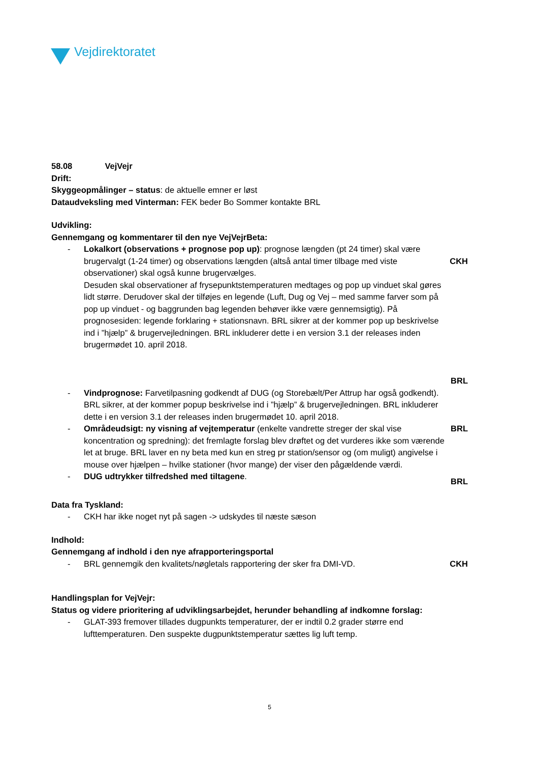Vejdirektoratet
58.08 VejVejr
Drift:
Skyggeopmålinger – status: de aktuelle emner er løst
Dataudveksling med Vinterman: FEK beder Bo Sommer kontakte BRL
Udvikling:
Gennemgang og kommentarer til den nye VejVejrBeta:
- Lokalkort (observations + prognose pop up): prognose længden (pt 24 timer) skal være brugervalgt (1-24 timer) og observations længden (altså antal timer tilbage med viste observationer) skal også kunne brugervælges.
Desuden skal observationer af frysepunktstemperaturen medtages og pop up vinduet skal gøres lidt større. Derudover skal der tilføjes en legende (Luft, Dug og Vej – med samme farver som på pop up vinduet - og baggrunden bag legenden behøver ikke være gennemsigtig). På prognosesiden: legende forklaring + stationsnavn. BRL sikrer at der kommer pop up beskrivelse ind i ”hjælp” & brugervejledningen. BRL inkluderer dette i en version 3.1 der releases inden brugermødet 10. april 2018.
CKH
BRL
- Vindprognose: Farvetilpasning godkendt af DUG (og Storebælt/Per Attrup har også godkendt). BRL sikrer, at der kommer popup beskrivelse ind i ”hjælp” & brugervejledningen. BRL inkluderer dette i en version 3.1 der releases inden brugermødet 10. april 2018.
- Områdeudsigt: ny visning af vejtemperatur (enkelte vandrette streger der skal vise koncentration og spredning): det fremlagte forslag blev drøftet og det vurderes ikke som værende let at bruge. BRL laver en ny beta med kun en streg pr station/sensor og (om muligt) angivelse i mouse over hjælpen – hvilke stationer (hvor mange) der viser den pågældende værdi.
BRL
- DUG udtrykker tilfredshed med tiltagene.
BRL
Data fra Tyskland:
- CKH har ikke noget nyt på sagen -> udskydes til næste sæson
Indhold:
Gennemgang af indhold i den nye afrapporteringsportal
- BRL gennemgik den kvalitets/nøgletals rapportering der sker fra DMI-VD.
CKH
Handlingsplan for VejVejr:
Status og videre prioritering af udviklingsarbejdet, herunder behandling af indkomne forslag:
- GLAT-393 fremover tillades dugpunkts temperaturer, der er indtil 0.2 grader større end lufttemperaturen. Den suspekte dugpunktstemperatur sættes lig luft temp.
5